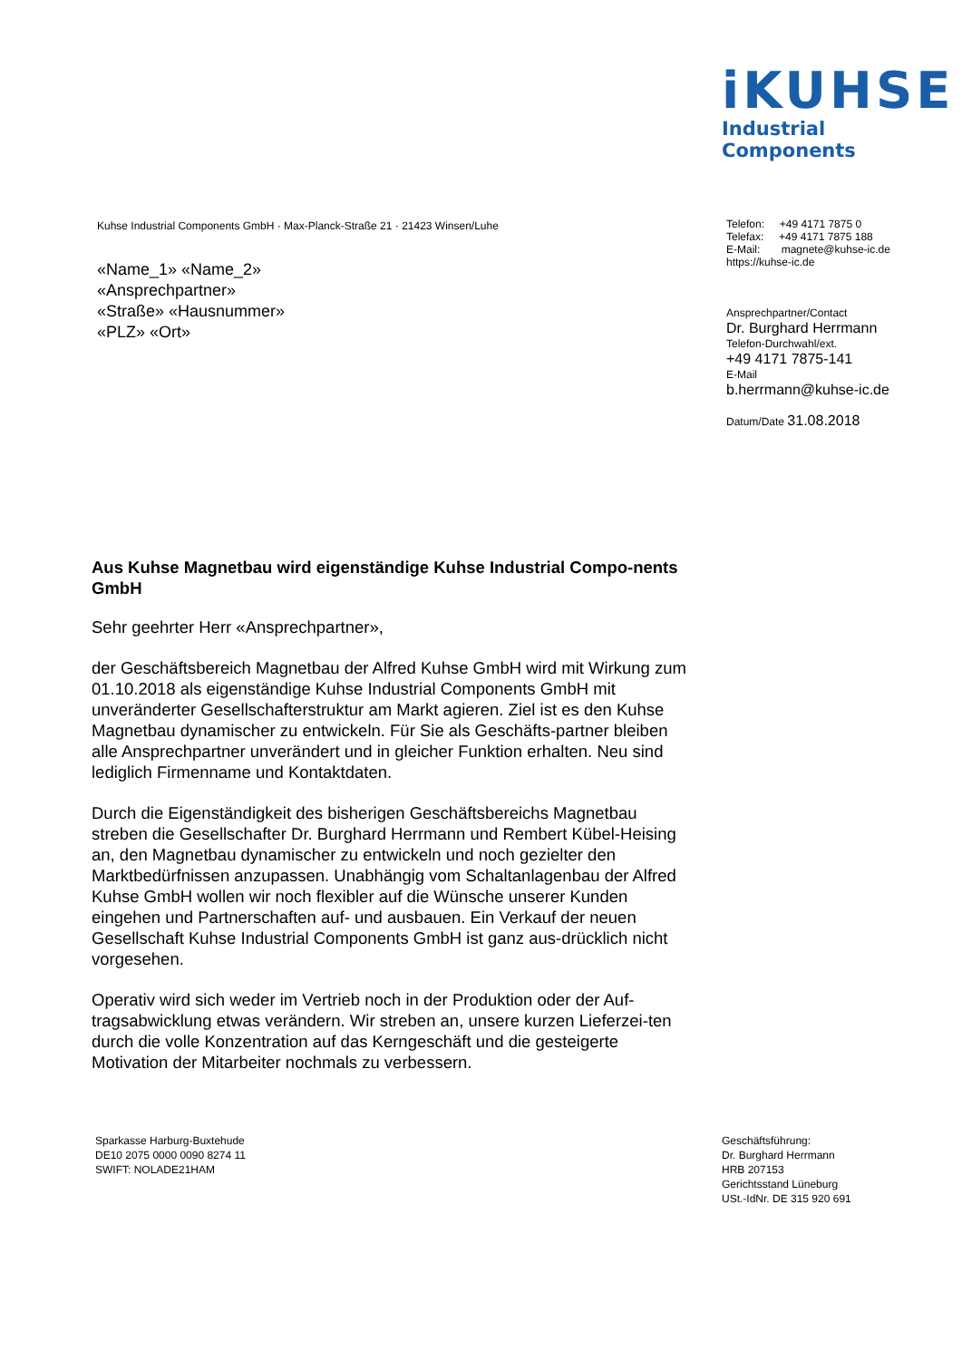iKUHSE
Industrial Components
Kuhse Industrial Components GmbH · Max-Planck-Straße 21 · 21423 Winsen/Luhe
«Name_1» «Name_2»
«Ansprechpartner»
«Straße» «Hausnummer»
«PLZ» «Ort»
Telefon: +49 4171 7875 0
Telefax: +49 4171 7875 188
E-Mail: magnete@kuhse-ic.de
https://kuhse-ic.de
Ansprechpartner/Contact
Dr. Burghard Herrmann
Telefon-Durchwahl/ext.
+49 4171 7875-141
E-Mail
b.herrmann@kuhse-ic.de
Datum/Date 31.08.2018
Aus Kuhse Magnetbau wird eigenständige Kuhse Industrial Compo-nents GmbH
Sehr geehrter Herr «Ansprechpartner»,
der Geschäftsbereich Magnetbau der Alfred Kuhse GmbH wird mit Wirkung zum 01.10.2018 als eigenständige Kuhse Industrial Components GmbH mit unveränderter Gesellschafterstruktur am Markt agieren. Ziel ist es den Kuhse Magnetbau dynamischer zu entwickeln. Für Sie als Geschäfts-partner bleiben alle Ansprechpartner unverändert und in gleicher Funktion erhalten. Neu sind lediglich Firmenname und Kontaktdaten.
Durch die Eigenständigkeit des bisherigen Geschäftsbereichs Magnetbau streben die Gesellschafter Dr. Burghard Herrmann und Rembert Kübel-Heising an, den Magnetbau dynamischer zu entwickeln und noch gezielter den Marktbedürfnissen anzupassen. Unabhängig vom Schaltanlagenbau der Alfred Kuhse GmbH wollen wir noch flexibler auf die Wünsche unserer Kunden eingehen und Partnerschaften auf- und ausbauen. Ein Verkauf der neuen Gesellschaft Kuhse Industrial Components GmbH ist ganz aus-drücklich nicht vorgesehen.
Operativ wird sich weder im Vertrieb noch in der Produktion oder der Auf-tragsabwicklung etwas verändern. Wir streben an, unsere kurzen Lieferzei-ten durch die volle Konzentration auf das Kerngeschäft und die gesteigerte Motivation der Mitarbeiter nochmals zu verbessern.
Sparkasse Harburg-Buxtehude
DE10 2075 0000 0090 8274 11
SWIFT: NOLADE21HAM
Geschäftsführung:
Dr. Burghard Herrmann
HRB 207153
Gerichtsstand Lüneburg
USt.-IdNr. DE 315 920 691